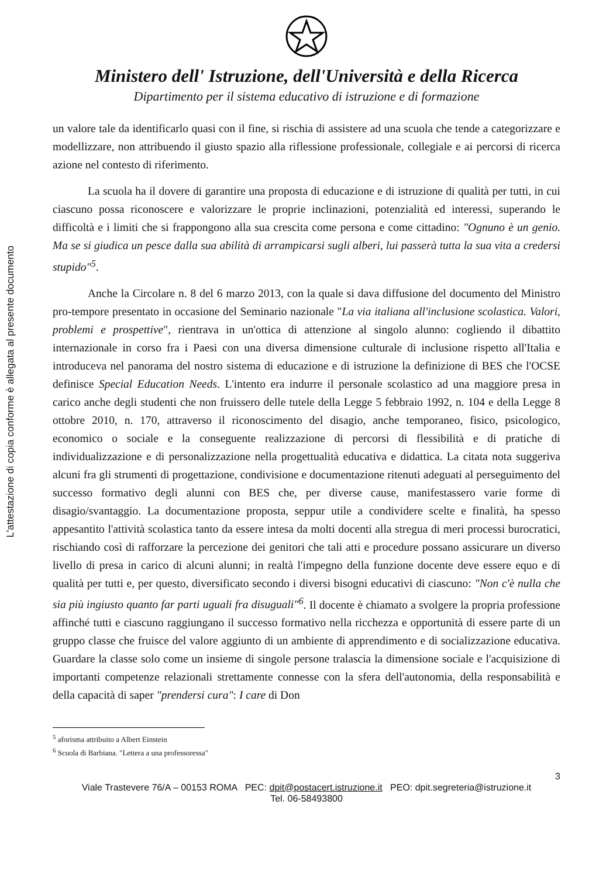L'attestazione di copia conforme è allegata al presente documento
Ministero dell' Istruzione, dell'Università e della Ricerca
Dipartimento per il sistema educativo di istruzione e di formazione
un valore tale da identificarlo quasi con il fine, si rischia di assistere ad una scuola che tende a categorizzare e modellizzare, non attribuendo il giusto spazio alla riflessione professionale, collegiale e ai percorsi di ricerca azione nel contesto di riferimento.
La scuola ha il dovere di garantire una proposta di educazione e di istruzione di qualità per tutti, in cui ciascuno possa riconoscere e valorizzare le proprie inclinazioni, potenzialità ed interessi, superando le difficoltà e i limiti che si frappongono alla sua crescita come persona e come cittadino: "Ognuno è un genio. Ma se si giudica un pesce dalla sua abilità di arrampicarsi sugli alberi, lui passerà tutta la sua vita a credersi stupido"<sup>5</sup>.
Anche la Circolare n. 8 del 6 marzo 2013, con la quale si dava diffusione del documento del Ministro pro-tempore presentato in occasione del Seminario nazionale "La via italiana all'inclusione scolastica. Valori, problemi e prospettive", rientrava in un'ottica di attenzione al singolo alunno: cogliendo il dibattito internazionale in corso fra i Paesi con una diversa dimensione culturale di inclusione rispetto all'Italia e introduceva nel panorama del nostro sistema di educazione e di istruzione la definizione di BES che l'OCSE definisce Special Education Needs. L'intento era indurre il personale scolastico ad una maggiore presa in carico anche degli studenti che non fruissero delle tutele della Legge 5 febbraio 1992, n. 104 e della Legge 8 ottobre 2010, n. 170, attraverso il riconoscimento del disagio, anche temporaneo, fisico, psicologico, economico o sociale e la conseguente realizzazione di percorsi di flessibilità e di pratiche di individualizzazione e di personalizzazione nella progettualità educativa e didattica. La citata nota suggeriva alcuni fra gli strumenti di progettazione, condivisione e documentazione ritenuti adeguati al perseguimento del successo formativo degli alunni con BES che, per diverse cause, manifestassero varie forme di disagio/svantaggio. La documentazione proposta, seppur utile a condividere scelte e finalità, ha spesso appesantito l'attività scolastica tanto da essere intesa da molti docenti alla stregua di meri processi burocratici, rischiando così di rafforzare la percezione dei genitori che tali atti e procedure possano assicurare un diverso livello di presa in carico di alcuni alunni; in realtà l'impegno della funzione docente deve essere equo e di qualità per tutti e, per questo, diversificato secondo i diversi bisogni educativi di ciascuno: "Non c'è nulla che sia più ingiusto quanto far parti uguali fra disuguali"<sup>6</sup>. Il docente è chiamato a svolgere la propria professione affinché tutti e ciascuno raggiungano il successo formativo nella ricchezza e opportunità di essere parte di un gruppo classe che fruisce del valore aggiunto di un ambiente di apprendimento e di socializzazione educativa. Guardare la classe solo come un insieme di singole persone tralascia la dimensione sociale e l'acquisizione di importanti competenze relazionali strettamente connesse con la sfera dell'autonomia, della responsabilità e della capacità di saper "prendersi cura": I care di Don
<sup>5</sup> aforisma attribuito a Albert Einstein
<sup>6</sup> Scuola di Barbiana. "Lettera a una professoressa"
3
Viale Trastevere 76/A – 00153 ROMA PEC: dpit@postacert.istruzione.it PEO: dpit.segreteria@istruzione.it
Tel. 06-58493800